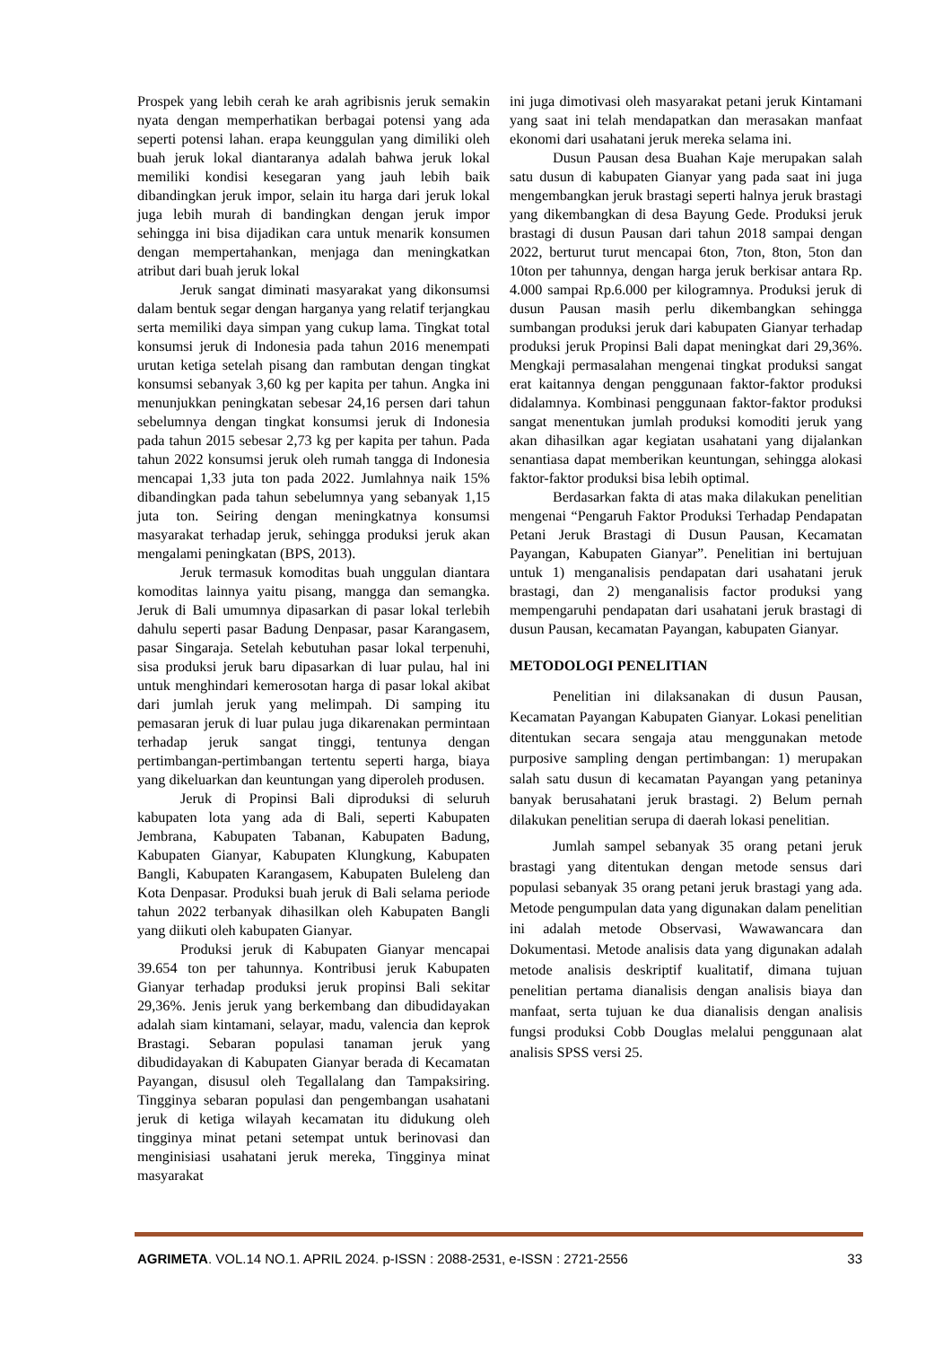Prospek yang lebih cerah ke arah agribisnis jeruk semakin nyata dengan memperhatikan berbagai potensi yang ada seperti potensi lahan. erapa keunggulan yang dimiliki oleh buah jeruk lokal diantaranya adalah bahwa jeruk lokal memiliki kondisi kesegaran yang jauh lebih baik dibandingkan jeruk impor, selain itu harga dari jeruk lokal juga lebih murah di bandingkan dengan jeruk impor sehingga ini bisa dijadikan cara untuk menarik konsumen dengan mempertahankan, menjaga dan meningkatkan atribut dari buah jeruk lokal
Jeruk sangat diminati masyarakat yang dikonsumsi dalam bentuk segar dengan harganya yang relatif terjangkau serta memiliki daya simpan yang cukup lama. Tingkat total konsumsi jeruk di Indonesia pada tahun 2016 menempati urutan ketiga setelah pisang dan rambutan dengan tingkat konsumsi sebanyak 3,60 kg per kapita per tahun. Angka ini menunjukkan peningkatan sebesar 24,16 persen dari tahun sebelumnya dengan tingkat konsumsi jeruk di Indonesia pada tahun 2015 sebesar 2,73 kg per kapita per tahun. Pada tahun 2022 konsumsi jeruk oleh rumah tangga di Indonesia mencapai 1,33 juta ton pada 2022. Jumlahnya naik 15% dibandingkan pada tahun sebelumnya yang sebanyak 1,15 juta ton. Seiring dengan meningkatnya konsumsi masyarakat terhadap jeruk, sehingga produksi jeruk akan mengalami peningkatan (BPS, 2013).
Jeruk termasuk komoditas buah unggulan diantara komoditas lainnya yaitu pisang, mangga dan semangka. Jeruk di Bali umumnya dipasarkan di pasar lokal terlebih dahulu seperti pasar Badung Denpasar, pasar Karangasem, pasar Singaraja. Setelah kebutuhan pasar lokal terpenuhi, sisa produksi jeruk baru dipasarkan di luar pulau, hal ini untuk menghindari kemerosotan harga di pasar lokal akibat dari jumlah jeruk yang melimpah. Di samping itu pemasaran jeruk di luar pulau juga dikarenakan permintaan terhadap jeruk sangat tinggi, tentunya dengan pertimbangan-pertimbangan tertentu seperti harga, biaya yang dikeluarkan dan keuntungan yang diperoleh produsen.
Jeruk di Propinsi Bali diproduksi di seluruh kabupaten lota yang ada di Bali, seperti Kabupaten Jembrana, Kabupaten Tabanan, Kabupaten Badung, Kabupaten Gianyar, Kabupaten Klungkung, Kabupaten Bangli, Kabupaten Karangasem, Kabupaten Buleleng dan Kota Denpasar. Produksi buah jeruk di Bali selama periode tahun 2022 terbanyak dihasilkan oleh Kabupaten Bangli yang diikuti oleh kabupaten Gianyar.
Produksi jeruk di Kabupaten Gianyar mencapai 39.654 ton per tahunnya. Kontribusi jeruk Kabupaten Gianyar terhadap produksi jeruk propinsi Bali sekitar 29,36%. Jenis jeruk yang berkembang dan dibudidayakan adalah siam kintamani, selayar, madu, valencia dan keprok Brastagi. Sebaran populasi tanaman jeruk yang dibudidayakan di Kabupaten Gianyar berada di Kecamatan Payangan, disusul oleh Tegallalang dan Tampaksiring. Tingginya sebaran populasi dan pengembangan usahatani jeruk di ketiga wilayah kecamatan itu didukung oleh tingginya minat petani setempat untuk berinovasi dan menginisiasi usahatani jeruk mereka, Tingginya minat masyarakat
ini juga dimotivasi oleh masyarakat petani jeruk Kintamani yang saat ini telah mendapatkan dan merasakan manfaat ekonomi dari usahatani jeruk mereka selama ini.
Dusun Pausan desa Buahan Kaje merupakan salah satu dusun di kabupaten Gianyar yang pada saat ini juga mengembangkan jeruk brastagi seperti halnya jeruk brastagi yang dikembangkan di desa Bayung Gede. Produksi jeruk brastagi di dusun Pausan dari tahun 2018 sampai dengan 2022, berturut turut mencapai 6ton, 7ton, 8ton, 5ton dan 10ton per tahunnya, dengan harga jeruk berkisar antara Rp. 4.000 sampai Rp.6.000 per kilogramnya. Produksi jeruk di dusun Pausan masih perlu dikembangkan sehingga sumbangan produksi jeruk dari kabupaten Gianyar terhadap produksi jeruk Propinsi Bali dapat meningkat dari 29,36%. Mengkaji permasalahan mengenai tingkat produksi sangat erat kaitannya dengan penggunaan faktor-faktor produksi didalamnya. Kombinasi penggunaan faktor-faktor produksi sangat menentukan jumlah produksi komoditi jeruk yang akan dihasilkan agar kegiatan usahatani yang dijalankan senantiasa dapat memberikan keuntungan, sehingga alokasi faktor-faktor produksi bisa lebih optimal.
Berdasarkan fakta di atas maka dilakukan penelitian mengenai “Pengaruh Faktor Produksi Terhadap Pendapatan Petani Jeruk Brastagi di Dusun Pausan, Kecamatan Payangan, Kabupaten Gianyar”. Penelitian ini bertujuan untuk 1) menganalisis pendapatan dari usahatani jeruk brastagi, dan 2) menganalisis factor produksi yang mempengaruhi pendapatan dari usahatani jeruk brastagi di dusun Pausan, kecamatan Payangan, kabupaten Gianyar.
METODOLOGI PENELITIAN
Penelitian ini dilaksanakan di dusun Pausan, Kecamatan Payangan Kabupaten Gianyar. Lokasi penelitian ditentukan secara sengaja atau menggunakan metode purposive sampling dengan pertimbangan: 1) merupakan salah satu dusun di kecamatan Payangan yang petaninya banyak berusahatani jeruk brastagi. 2) Belum pernah dilakukan penelitian serupa di daerah lokasi penelitian.
Jumlah sampel sebanyak 35 orang petani jeruk brastagi yang ditentukan dengan metode sensus dari populasi sebanyak 35 orang petani jeruk brastagi yang ada. Metode pengumpulan data yang digunakan dalam penelitian ini adalah metode Observasi, Wawawancara dan Dokumentasi. Metode analisis data yang digunakan adalah metode analisis deskriptif kualitatif, dimana tujuan penelitian pertama dianalisis dengan analisis biaya dan manfaat, serta tujuan ke dua dianalisis dengan analisis fungsi produksi Cobb Douglas melalui penggunaan alat analisis SPSS versi 25.
AGRIMETA. VOL.14 NO.1. APRIL 2024. p-ISSN : 2088-2531, e-ISSN : 2721-2556 33